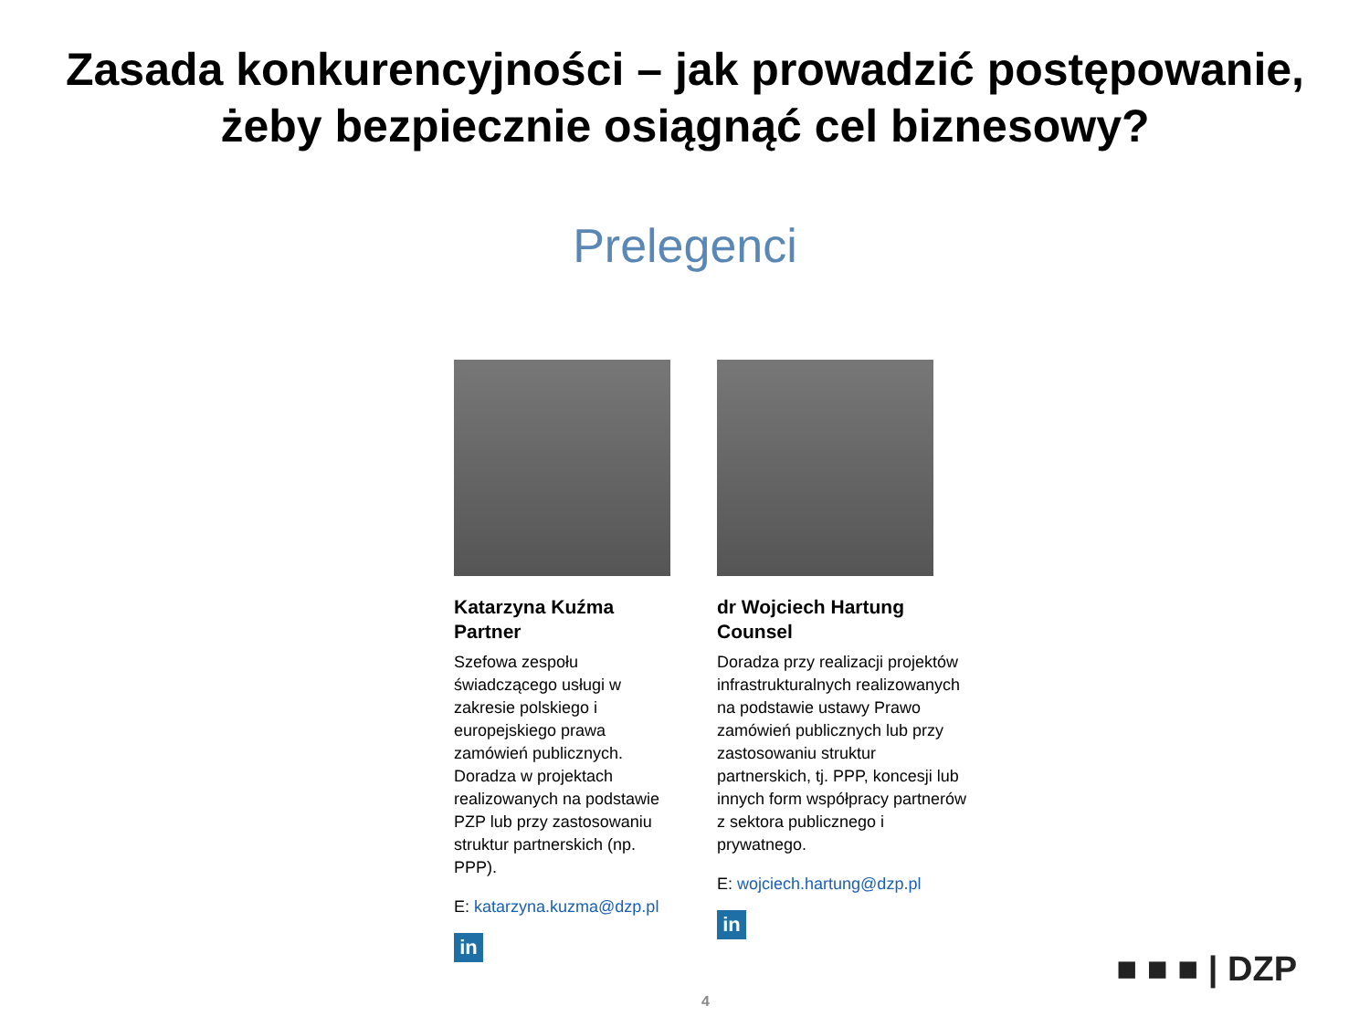Zasada konkurencyjności – jak prowadzić postępowanie,
żeby bezpiecznie osiągnąć cel biznesowy?
Prelegenci
Katarzyna Kuźma
Partner
Szefowa zespołu świadczącego usługi w zakresie polskiego i europejskiego prawa zamówień publicznych. Doradza w projektach realizowanych na podstawie PZP lub przy zastosowaniu struktur partnerskich (np. PPP).
E: katarzyna.kuzma@dzp.pl
in
dr Wojciech Hartung
Counsel
Doradza przy realizacji projektów infrastrukturalnych realizowanych na podstawie ustawy Prawo zamówień publicznych lub przy zastosowaniu struktur partnerskich, tj. PPP, koncesji lub innych form współpracy partnerów z sektora publicznego i prywatnego.
E: wojciech.hartung@dzp.pl
in
■ ■ ■ | DZP
4